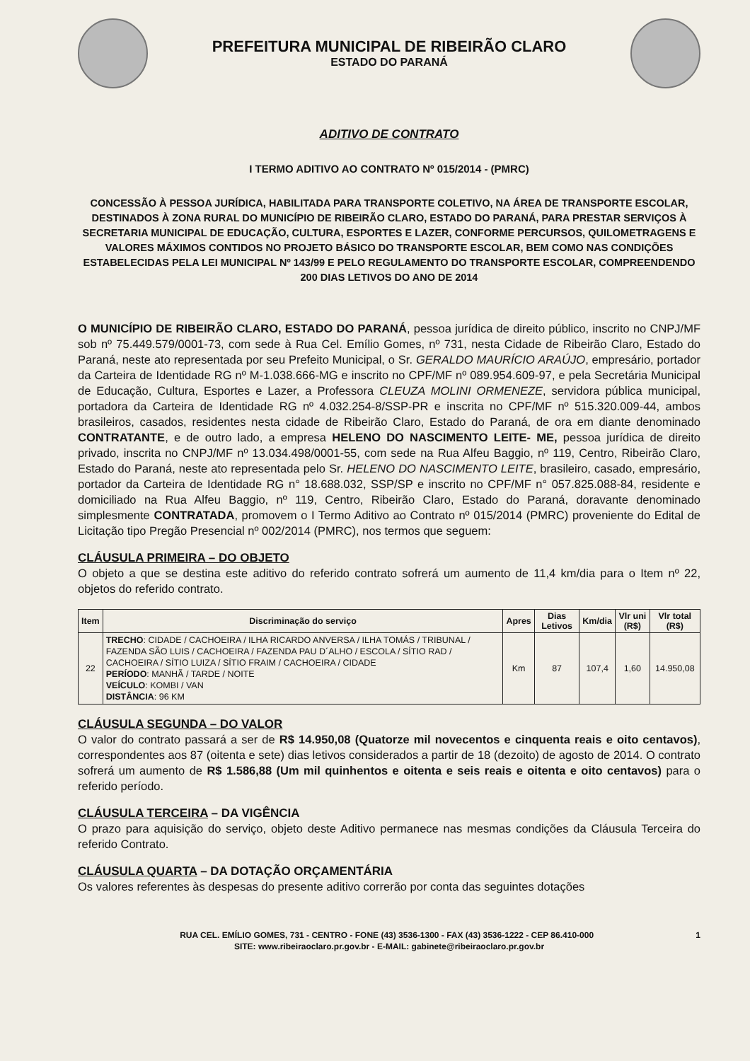PREFEITURA MUNICIPAL DE RIBEIRÃO CLARO
ESTADO DO PARANÁ
ADITIVO DE CONTRATO
I TERMO ADITIVO AO CONTRATO Nº 015/2014 - (PMRC)
CONCESSÃO À PESSOA JURÍDICA, HABILITADA PARA TRANSPORTE COLETIVO, NA ÁREA DE TRANSPORTE ESCOLAR, DESTINADOS À ZONA RURAL DO MUNICÍPIO DE RIBEIRÃO CLARO, ESTADO DO PARANÁ, PARA PRESTAR SERVIÇOS À SECRETARIA MUNICIPAL DE EDUCAÇÃO, CULTURA, ESPORTES E LAZER, CONFORME PERCURSOS, QUILOMETRAGENS E VALORES MÁXIMOS CONTIDOS NO PROJETO BÁSICO DO TRANSPORTE ESCOLAR, BEM COMO NAS CONDIÇÕES ESTABELECIDAS PELA LEI MUNICIPAL Nº 143/99 E PELO REGULAMENTO DO TRANSPORTE ESCOLAR, COMPREENDENDO 200 DIAS LETIVOS DO ANO DE 2014
O MUNICÍPIO DE RIBEIRÃO CLARO, ESTADO DO PARANÁ, pessoa jurídica de direito público, inscrito no CNPJ/MF sob nº 75.449.579/0001-73, com sede à Rua Cel. Emílio Gomes, nº 731, nesta Cidade de Ribeirão Claro, Estado do Paraná, neste ato representada por seu Prefeito Municipal, o Sr. GERALDO MAURÍCIO ARAÚJO, empresário, portador da Carteira de Identidade RG nº M-1.038.666-MG e inscrito no CPF/MF nº 089.954.609-97, e pela Secretária Municipal de Educação, Cultura, Esportes e Lazer, a Professora CLEUZA MOLINI ORMENEZE, servidora pública municipal, portadora da Carteira de Identidade RG nº 4.032.254-8/SSP-PR e inscrita no CPF/MF nº 515.320.009-44, ambos brasileiros, casados, residentes nesta cidade de Ribeirão Claro, Estado do Paraná, de ora em diante denominado CONTRATANTE, e de outro lado, a empresa HELENO DO NASCIMENTO LEITE- ME, pessoa jurídica de direito privado, inscrita no CNPJ/MF nº 13.034.498/0001-55, com sede na Rua Alfeu Baggio, nº 119, Centro, Ribeirão Claro, Estado do Paraná, neste ato representada pelo Sr. HELENO DO NASCIMENTO LEITE, brasileiro, casado, empresário, portador da Carteira de Identidade RG n° 18.688.032, SSP/SP e inscrito no CPF/MF n° 057.825.088-84, residente e domiciliado na Rua Alfeu Baggio, nº 119, Centro, Ribeirão Claro, Estado do Paraná, doravante denominado simplesmente CONTRATADA, promovem o I Termo Aditivo ao Contrato nº 015/2014 (PMRC) proveniente do Edital de Licitação tipo Pregão Presencial nº 002/2014 (PMRC), nos termos que seguem:
CLÁUSULA PRIMEIRA – DO OBJETO
O objeto a que se destina este aditivo do referido contrato sofrerá um aumento de 11,4 km/dia para o Item nº 22, objetos do referido contrato.
| Item | Discriminação do serviço | Apres | Dias Letivos | Km/dia | Vlr uni (R$) | Vlr total (R$) |
| --- | --- | --- | --- | --- | --- | --- |
| 22 | TRECHO : CIDADE / CACHOEIRA / ILHA RICARDO ANVERSA / ILHA TOMÁS / TRIBUNAL / FAZENDA SÃO LUIS / CACHOEIRA / FAZENDA PAU D´ALHO / ESCOLA / SÍTIO RAD / CACHOEIRA / SÍTIO LUIZA / SÍTIO FRAIM / CACHOEIRA / CIDADE PERÍODO : MANHÃ / TARDE / NOITE VEÍCULO : KOMBI / VAN DISTÂNCIA : 96 KM | Km | 87 | 107,4 | 1,60 | 14.950,08 |
CLÁUSULA SEGUNDA – DO VALOR
O valor do contrato passará a ser de R$ 14.950,08 (Quatorze mil novecentos e cinquenta reais e oito centavos), correspondentes aos 87 (oitenta e sete) dias letivos considerados a partir de 18 (dezoito) de agosto de 2014. O contrato sofrerá um aumento de R$ 1.586,88 (Um mil quinhentos e oitenta e seis reais e oitenta e oito centavos) para o referido período.
CLÁUSULA TERCEIRA – DA VIGÊNCIA
O prazo para aquisição do serviço, objeto deste Aditivo permanece nas mesmas condições da Cláusula Terceira do referido Contrato.
CLÁUSULA QUARTA – DA DOTAÇÃO ORÇAMENTÁRIA
Os valores referentes às despesas do presente aditivo correrão por conta das seguintes dotações
RUA CEL. EMÍLIO GOMES, 731 - CENTRO - FONE (43) 3536-1300 - FAX (43) 3536-1222 - CEP 86.410-000 1
SITE: www.ribeiraoclaro.pr.gov.br - E-MAIL: gabinete@ribeiraoclaro.pr.gov.br